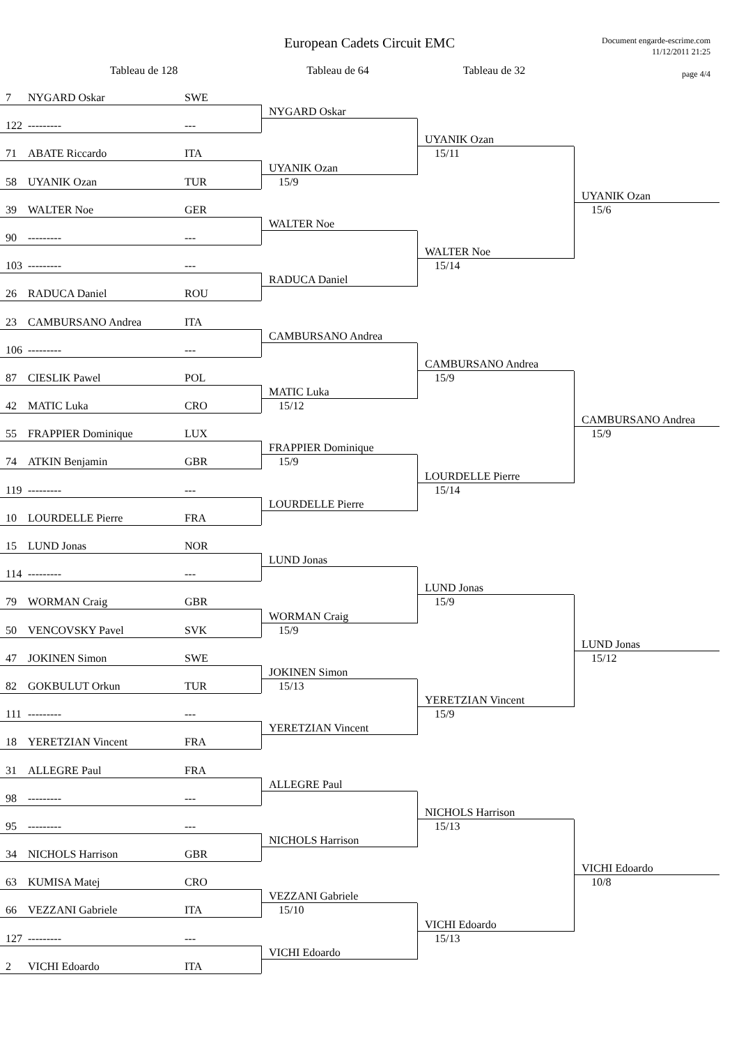European Cadets Circuit EMC
Document engarde-escrime.com
11/12/2011 21:25
page 4/4
Tableau de 128
Tableau de 64
Tableau de 32
7 NYGARD Oskar SWE
NYGARD Oskar
122 --------- ---
UYANIK Ozan
71 ABATE Riccardo ITA
15/11
UYANIK Ozan
UYANIK Ozan
58 UYANIK Ozan TUR
15/9
39 WALTER Noe GER
15/6
WALTER Noe
90 --------- ---
WALTER Noe
103 --------- ---
15/14
RADUCA Daniel
26 RADUCA Daniel ROU
23 CAMBURSANO Andrea ITA
CAMBURSANO Andrea
106 --------- ---
CAMBURSANO Andrea
87 CIESLIK Pawel POL
15/9
CAMBURSANO Andrea
MATIC Luka
42 MATIC Luka CRO
15/12
55 FRAPPIER Dominique LUX
15/9
FRAPPIER Dominique
74 ATKIN Benjamin GBR
15/9
LOURDELLE Pierre
119 --------- ---
15/14
LOURDELLE Pierre
10 LOURDELLE Pierre FRA
15 LUND Jonas NOR
LUND Jonas
114 --------- ---
LUND Jonas
79 WORMAN Craig GBR
15/9
LUND Jonas
WORMAN Craig
50 VENCOVSKY Pavel SVK
15/9
47 JOKINEN Simon SWE
15/12
JOKINEN Simon
82 GOKBULUT Orkun TUR
15/13
YERETZIAN Vincent
111 --------- ---
15/9
YERETZIAN Vincent
18 YERETZIAN Vincent FRA
31 ALLEGRE Paul FRA
ALLEGRE Paul
98 --------- ---
NICHOLS Harrison
95 --------- ---
15/13
VICHI Edoardo
NICHOLS Harrison
34 NICHOLS Harrison GBR
63 KUMISA Matej CRO
10/8
VEZZANI Gabriele
66 VEZZANI Gabriele ITA
15/10
VICHI Edoardo
127 --------- ---
15/13
VICHI Edoardo
2 VICHI Edoardo ITA